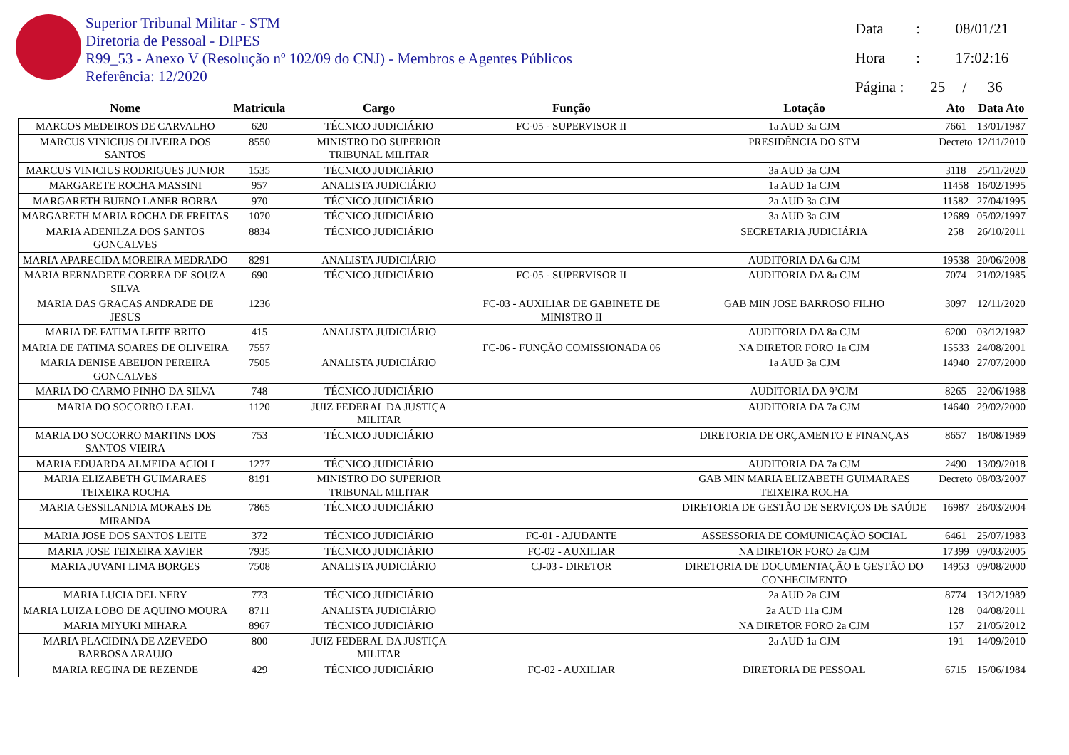Superior Tribunal Militar - STM
Diretoria de Pessoal - DIPES
R99_53 - Anexo V (Resolução nº 102/09 do CNJ) - Membros e Agentes Públicos
Referência: 12/2020
Data : 08/01/21
Hora : 17:02:16
Página : 25 / 36
| Nome | Matricula | Cargo | Função | Lotação | Ato | Data Ato |
| --- | --- | --- | --- | --- | --- | --- |
| MARCOS MEDEIROS DE CARVALHO | 620 | TÉCNICO JUDICIÁRIO | FC-05 - SUPERVISOR II | 1a AUD 3a CJM | 7661 | 13/01/1987 |
| MARCUS VINICIUS OLIVEIRA DOS SANTOS | 8550 | MINISTRO DO SUPERIOR TRIBUNAL MILITAR | | PRESIDÊNCIA DO STM | Decreto | 12/11/2010 |
| MARCUS VINICIUS RODRIGUES JUNIOR | 1535 | TÉCNICO JUDICIÁRIO | | 3a AUD 3a CJM | 3118 | 25/11/2020 |
| MARGARETE ROCHA MASSINI | 957 | ANALISTA JUDICIÁRIO | | 1a AUD 1a CJM | 11458 | 16/02/1995 |
| MARGARETH BUENO LANER BORBA | 970 | TÉCNICO JUDICIÁRIO | | 2a AUD 3a CJM | 11582 | 27/04/1995 |
| MARGARETH MARIA ROCHA DE FREITAS | 1070 | TÉCNICO JUDICIÁRIO | | 3a AUD 3a CJM | 12689 | 05/02/1997 |
| MARIA ADENILZA DOS SANTOS GONCALVES | 8834 | TÉCNICO JUDICIÁRIO | | SECRETARIA JUDICIÁRIA | 258 | 26/10/2011 |
| MARIA APARECIDA MOREIRA MEDRADO | 8291 | ANALISTA JUDICIÁRIO | | AUDITORIA DA 6a CJM | 19538 | 20/06/2008 |
| MARIA BERNADETE CORREA DE SOUZA SILVA | 690 | TÉCNICO JUDICIÁRIO | FC-05 - SUPERVISOR II | AUDITORIA DA 8a CJM | 7074 | 21/02/1985 |
| MARIA DAS GRACAS ANDRADE DE JESUS | 1236 | | FC-03 - AUXILIAR DE GABINETE DE MINISTRO II | GAB MIN JOSE BARROSO FILHO | 3097 | 12/11/2020 |
| MARIA DE FATIMA LEITE BRITO | 415 | ANALISTA JUDICIÁRIO | | AUDITORIA DA 8a CJM | 6200 | 03/12/1982 |
| MARIA DE FATIMA SOARES DE OLIVEIRA | 7557 | | FC-06 - FUNÇÃO COMISSIONADA 06 | NA DIRETOR FORO 1a CJM | 15533 | 24/08/2001 |
| MARIA DENISE ABEIJON PEREIRA GONCALVES | 7505 | ANALISTA JUDICIÁRIO | | 1a AUD 3a CJM | 14940 | 27/07/2000 |
| MARIA DO CARMO PINHO DA SILVA | 748 | TÉCNICO JUDICIÁRIO | | AUDITORIA DA 9ªCJM | 8265 | 22/06/1988 |
| MARIA DO SOCORRO LEAL | 1120 | JUIZ FEDERAL DA JUSTIÇA MILITAR | | AUDITORIA DA 7a CJM | 14640 | 29/02/2000 |
| MARIA DO SOCORRO MARTINS DOS SANTOS VIEIRA | 753 | TÉCNICO JUDICIÁRIO | | DIRETORIA DE ORÇAMENTO E FINANÇAS | 8657 | 18/08/1989 |
| MARIA EDUARDA ALMEIDA ACIOLI | 1277 | TÉCNICO JUDICIÁRIO | | AUDITORIA DA 7a CJM | 2490 | 13/09/2018 |
| MARIA ELIZABETH GUIMARAES TEIXEIRA ROCHA | 8191 | MINISTRO DO SUPERIOR TRIBUNAL MILITAR | | GAB MIN MARIA ELIZABETH GUIMARAES TEIXEIRA ROCHA | Decreto | 08/03/2007 |
| MARIA GESSILANDIA MORAES DE MIRANDA | 7865 | TÉCNICO JUDICIÁRIO | | DIRETORIA DE GESTÃO DE SERVIÇOS DE SAÚDE | 16987 | 26/03/2004 |
| MARIA JOSE DOS SANTOS LEITE | 372 | TÉCNICO JUDICIÁRIO | FC-01 - AJUDANTE | ASSESSORIA DE COMUNICAÇÃO SOCIAL | 6461 | 25/07/1983 |
| MARIA JOSE TEIXEIRA XAVIER | 7935 | TÉCNICO JUDICIÁRIO | FC-02 - AUXILIAR | NA DIRETOR FORO 2a CJM | 17399 | 09/03/2005 |
| MARIA JUVANI LIMA BORGES | 7508 | ANALISTA JUDICIÁRIO | CJ-03 - DIRETOR | DIRETORIA DE DOCUMENTAÇÃO E GESTÃO DO CONHECIMENTO | 14953 | 09/08/2000 |
| MARIA LUCIA DEL NERY | 773 | TÉCNICO JUDICIÁRIO | | 2a AUD 2a CJM | 8774 | 13/12/1989 |
| MARIA LUIZA LOBO DE AQUINO MOURA | 8711 | ANALISTA JUDICIÁRIO | | 2a AUD 11a CJM | 128 | 04/08/2011 |
| MARIA MIYUKI MIHARA | 8967 | TÉCNICO JUDICIÁRIO | | NA DIRETOR FORO 2a CJM | 157 | 21/05/2012 |
| MARIA PLACIDINA DE AZEVEDO BARBOSA ARAUJO | 800 | JUIZ FEDERAL DA JUSTIÇA MILITAR | | 2a AUD 1a CJM | 191 | 14/09/2010 |
| MARIA REGINA DE REZENDE | 429 | TÉCNICO JUDICIÁRIO | FC-02 - AUXILIAR | DIRETORIA DE PESSOAL | 6715 | 15/06/1984 |